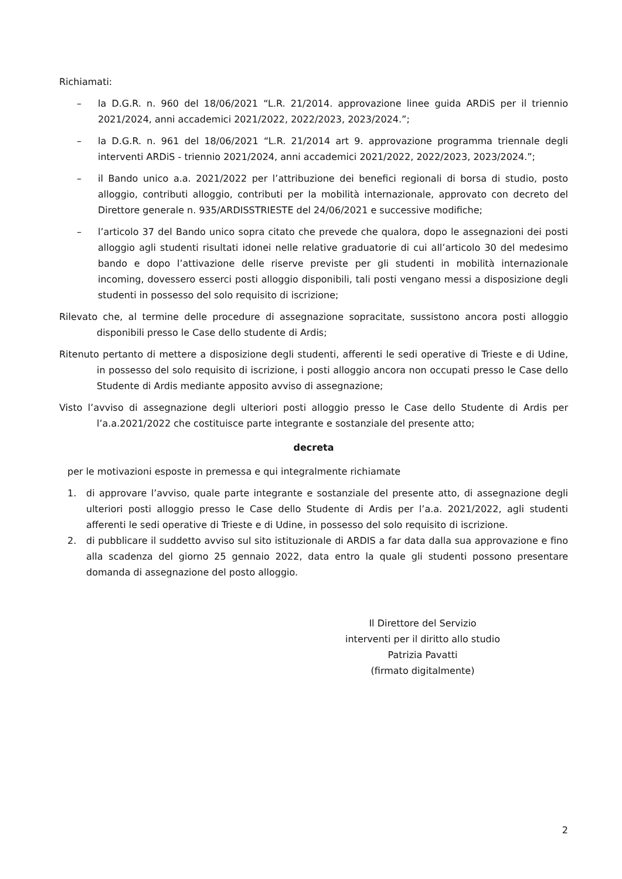Richiamati:
– la D.G.R. n. 960 del 18/06/2021 “L.R. 21/2014. approvazione linee guida ARDiS per il triennio 2021/2024, anni accademici 2021/2022, 2022/2023, 2023/2024.”;
– la D.G.R. n. 961 del 18/06/2021 “L.R. 21/2014 art 9. approvazione programma triennale degli interventi ARDiS - triennio 2021/2024, anni accademici 2021/2022, 2022/2023, 2023/2024.”;
– il Bando unico a.a. 2021/2022 per l’attribuzione dei benefici regionali di borsa di studio, posto alloggio, contributi alloggio, contributi per la mobilità internazionale, approvato con decreto del Direttore generale n. 935/ARDISSTRIESTE del 24/06/2021 e successive modifiche;
– l’articolo 37 del Bando unico sopra citato che prevede che qualora, dopo le assegnazioni dei posti alloggio agli studenti risultati idonei nelle relative graduatorie di cui all’articolo 30 del medesimo bando e dopo l’attivazione delle riserve previste per gli studenti in mobilità internazionale incoming, dovessero esserci posti alloggio disponibili, tali posti vengano messi a disposizione degli studenti in possesso del solo requisito di iscrizione;
Rilevato che, al termine delle procedure di assegnazione sopracitate, sussistono ancora posti alloggio disponibili presso le Case dello studente di Ardis;
Ritenuto pertanto di mettere a disposizione degli studenti, afferenti le sedi operative di Trieste e di Udine, in possesso del solo requisito di iscrizione, i posti alloggio ancora non occupati presso le Case dello Studente di Ardis mediante apposito avviso di assegnazione;
Visto l’avviso di assegnazione degli ulteriori posti alloggio presso le Case dello Studente di Ardis per l’a.a.2021/2022 che costituisce parte integrante e sostanziale del presente atto;
decreta
per le motivazioni esposte in premessa e qui integralmente richiamate
1. di approvare l’avviso, quale parte integrante e sostanziale del presente atto, di assegnazione degli ulteriori posti alloggio presso le Case dello Studente di Ardis per l’a.a. 2021/2022, agli studenti afferenti le sedi operative di Trieste e di Udine, in possesso del solo requisito di iscrizione.
2. di pubblicare il suddetto avviso sul sito istituzionale di ARDIS a far data dalla sua approvazione e fino alla scadenza del giorno 25 gennaio 2022, data entro la quale gli studenti possono presentare domanda di assegnazione del posto alloggio.
Il Direttore del Servizio
interventi per il diritto allo studio
Patrizia Pavatti
(firmato digitalmente)
2